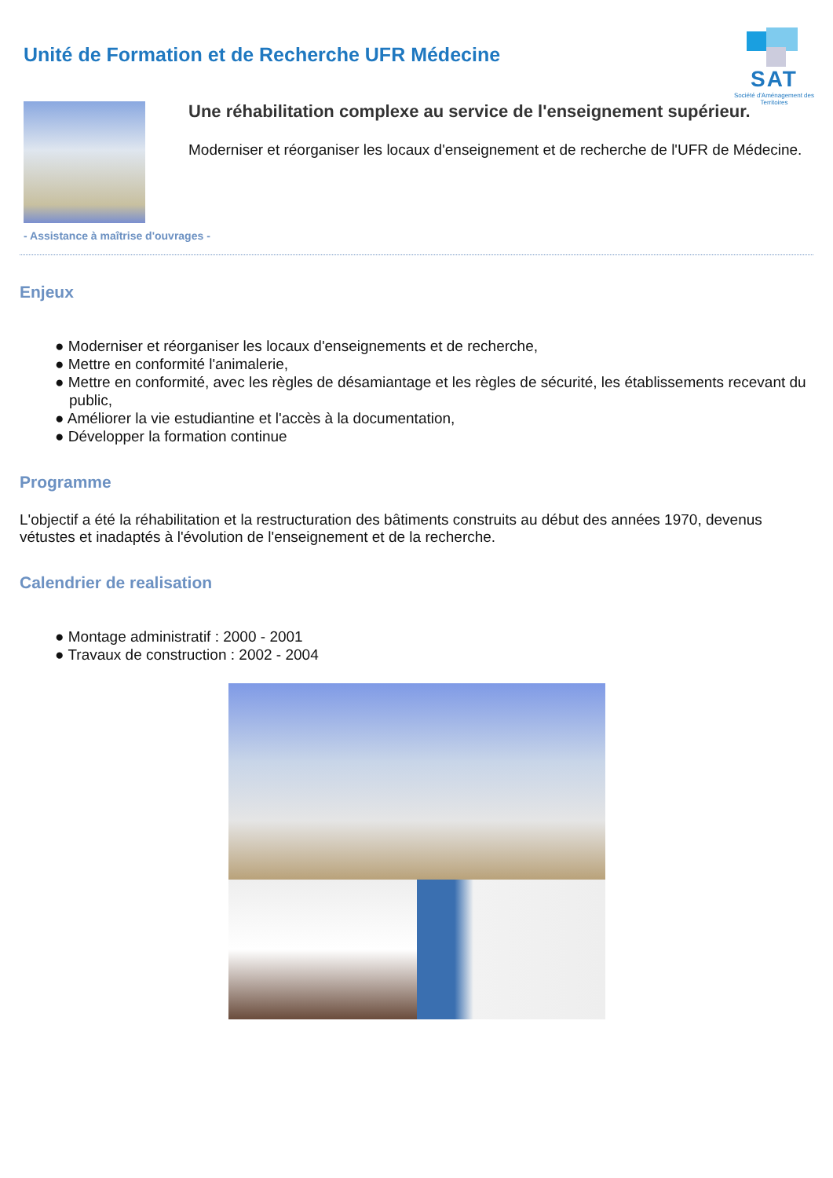SAT
Société d'Aménagement des Territoires
Unité de Formation et de Recherche UFR Médecine
Une réhabilitation complexe au service de l'enseignement supérieur.
Moderniser et réorganiser les locaux d'enseignement et de recherche de l'UFR de Médecine.
- Assistance à maîtrise d'ouvrages -
Enjeux
● Moderniser et réorganiser les locaux d'enseignements et de recherche,
● Mettre en conformité l'animalerie,
● Mettre en conformité, avec les règles de désamiantage et les règles de sécurité, les établissements recevant du public,
● Améliorer la vie estudiantine et l'accès à la documentation,
● Développer la formation continue
Programme
L'objectif a été la réhabilitation et la restructuration des bâtiments construits au début des années 1970, devenus vétustes et inadaptés à l'évolution de l'enseignement et de la recherche.
Calendrier de realisation
● Montage administratif : 2000 - 2001
● Travaux de construction : 2002 - 2004